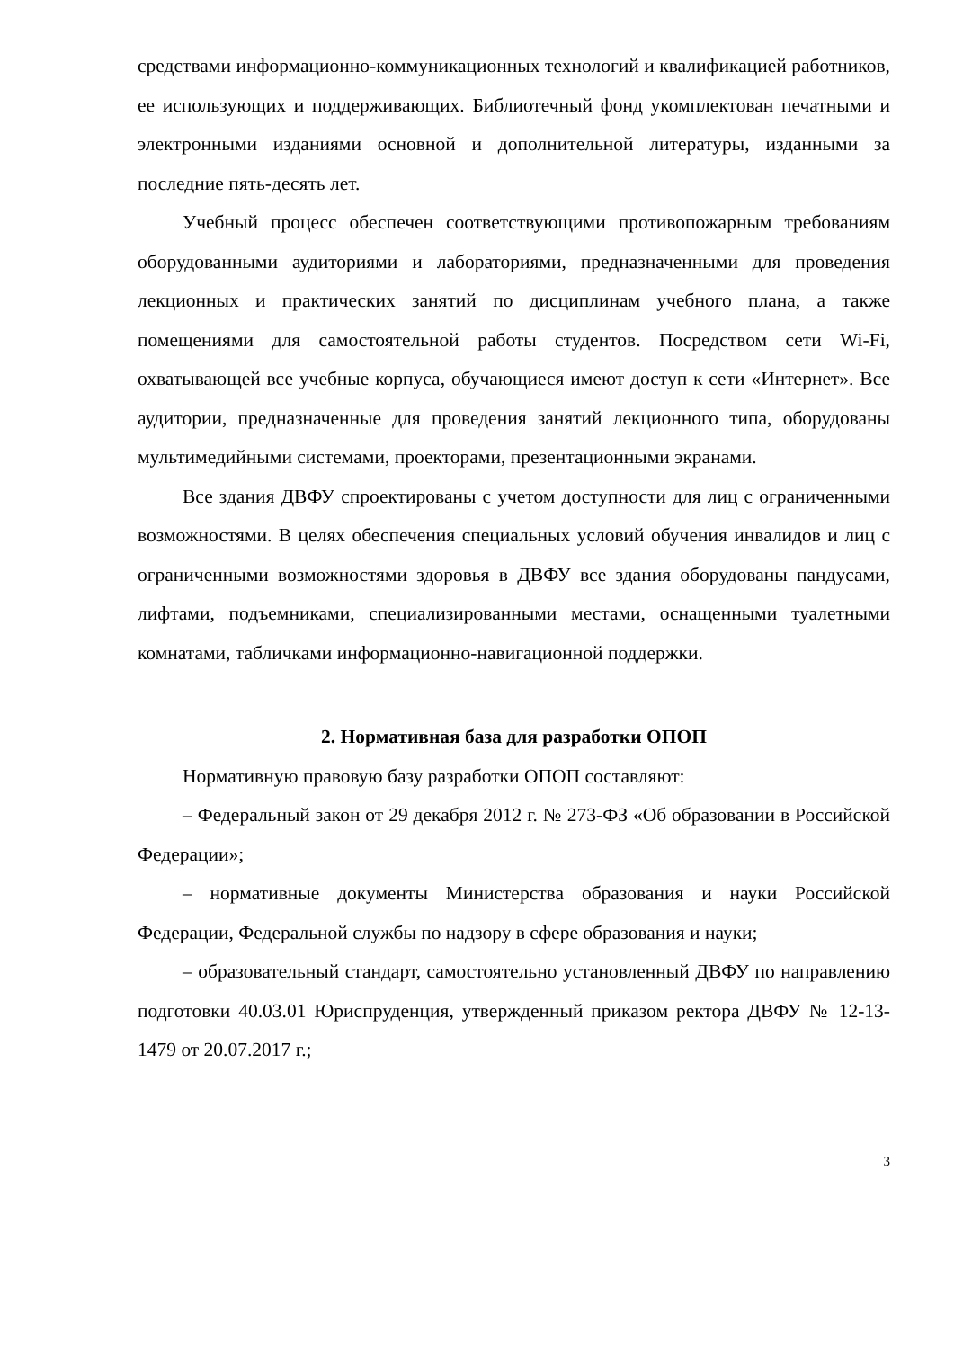средствами информационно-коммуникационных технологий и квалификацией работников, ее использующих и поддерживающих. Библиотечный фонд укомплектован печатными и электронными изданиями основной и дополнительной литературы, изданными за последние пять-десять лет.
Учебный процесс обеспечен соответствующими противопожарным требованиям оборудованными аудиториями и лабораториями, предназначенными для проведения лекционных и практических занятий по дисциплинам учебного плана, а также помещениями для самостоятельной работы студентов. Посредством сети Wi-Fi, охватывающей все учебные корпуса, обучающиеся имеют доступ к сети «Интернет». Все аудитории, предназначенные для проведения занятий лекционного типа, оборудованы мультимедийными системами, проекторами, презентационными экранами.
Все здания ДВФУ спроектированы с учетом доступности для лиц с ограниченными возможностями. В целях обеспечения специальных условий обучения инвалидов и лиц с ограниченными возможностями здоровья в ДВФУ все здания оборудованы пандусами, лифтами, подъемниками, специализированными местами, оснащенными туалетными комнатами, табличками информационно-навигационной поддержки.
2. Нормативная база для разработки ОПОП
Нормативную правовую базу разработки ОПОП составляют:
– Федеральный закон от 29 декабря 2012 г. № 273-ФЗ «Об образовании в Российской Федерации»;
– нормативные документы Министерства образования и науки Российской Федерации, Федеральной службы по надзору в сфере образования и науки;
– образовательный стандарт, самостоятельно установленный ДВФУ по направлению подготовки 40.03.01 Юриспруденция, утвержденный приказом ректора ДВФУ № 12-13-1479 от 20.07.2017 г.;
3